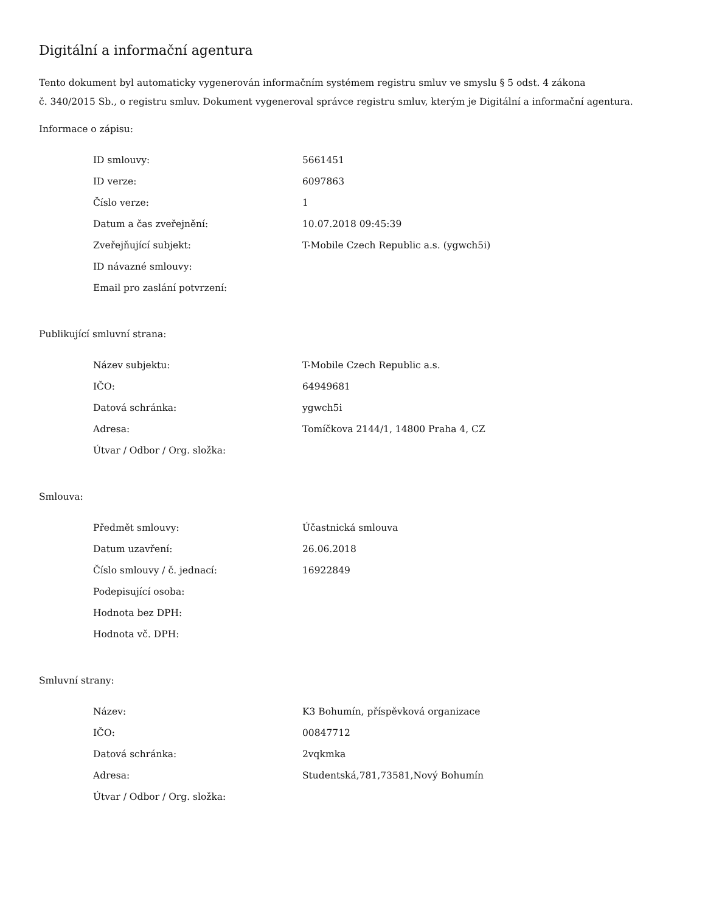Digitální a informační agentura
Tento dokument byl automaticky vygenerován informačním systémem registru smluv ve smyslu § 5 odst. 4 zákona
č. 340/2015 Sb., o registru smluv. Dokument vygeneroval správce registru smluv, kterým je Digitální a informační agentura.
Informace o zápisu:
| ID smlouvy: | 5661451 |
| ID verze: | 6097863 |
| Číslo verze: | 1 |
| Datum a čas zveřejnění: | 10.07.2018 09:45:39 |
| Zveřejňující subjekt: | T-Mobile Czech Republic a.s. (ygwch5i) |
| ID návazné smlouvy: | |
| Email pro zaslání potvrzení: | |
Publikující smluvní strana:
| Název subjektu: | T-Mobile Czech Republic a.s. |
| IČO: | 64949681 |
| Datová schránka: | ygwch5i |
| Adresa: | Tomíčkova 2144/1, 14800 Praha 4, CZ |
| Útvar / Odbor / Org. složka: | |
Smlouva:
| Předmět smlouvy: | Účastnická smlouva |
| Datum uzavření: | 26.06.2018 |
| Číslo smlouvy / č. jednací: | 16922849 |
| Podepisující osoba: | |
| Hodnota bez DPH: | |
| Hodnota vč. DPH: | |
Smluvní strany:
| Název: | K3 Bohumín, příspěvková organizace |
| IČO: | 00847712 |
| Datová schránka: | 2vqkmka |
| Adresa: | Studentská,781,73581,Nový Bohumín |
| Útvar / Odbor / Org. složka: | |